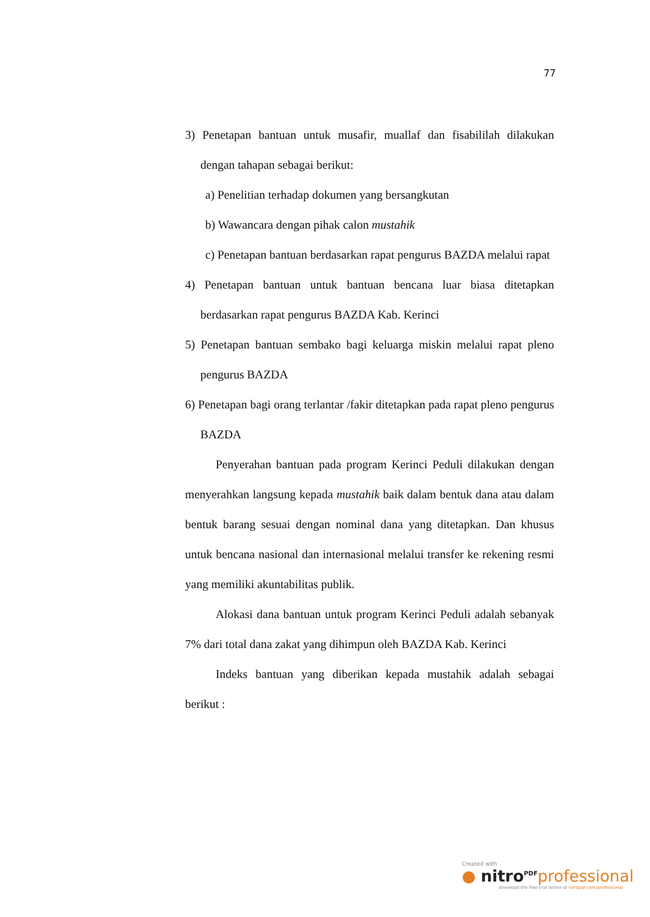77
3) Penetapan bantuan untuk musafir, muallaf dan fisabililah dilakukan dengan tahapan sebagai berikut:
a) Penelitian terhadap dokumen yang bersangkutan
b) Wawancara dengan pihak calon mustahik
c) Penetapan bantuan berdasarkan rapat pengurus BAZDA melalui rapat
4) Penetapan bantuan untuk bantuan bencana luar biasa ditetapkan berdasarkan rapat pengurus BAZDA Kab. Kerinci
5) Penetapan bantuan sembako bagi keluarga miskin melalui rapat pleno pengurus BAZDA
6) Penetapan bagi orang terlantar /fakir ditetapkan pada rapat pleno pengurus BAZDA
Penyerahan bantuan pada program Kerinci Peduli dilakukan dengan menyerahkan langsung kepada mustahik baik dalam bentuk dana atau dalam bentuk barang sesuai dengan nominal dana yang ditetapkan. Dan khusus untuk bencana nasional dan internasional melalui transfer ke rekening resmi yang memiliki akuntabilitas publik.
Alokasi dana bantuan untuk program Kerinci Peduli adalah sebanyak 7% dari total dana zakat yang dihimpun oleh BAZDA Kab. Kerinci
Indeks bantuan yang diberikan kepada mustahik adalah sebagai berikut :
Created with
● nitro<sup>PDF</sup> professional
download the free trial online at nitropdf.com/professional